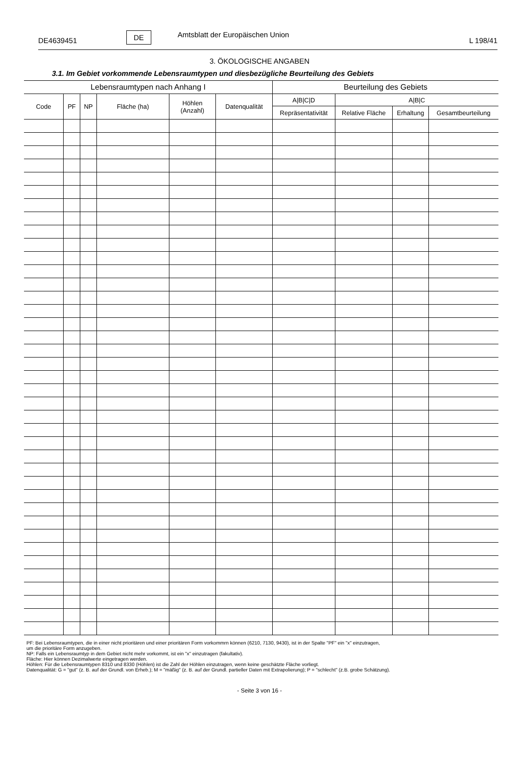DE4639451 DE Amtsblatt der Europäischen Union L 198/41
3. ÖKOLOGISCHE ANGABEN
3.1. Im Gebiet vorkommende Lebensraumtypen und diesbezügliche Beurteilung des Gebiets
| Lebensraumtypen nach Anhang I | | | | | | Beurteilung des Gebiets | | | |
| --- | --- | --- | --- | --- | --- | --- | --- | --- | --- |
| Code | PF | NP | Fläche (ha) | Höhlen (Anzahl) | Datenqualität | A/B/C/D | A/B/C | | |
| | | | | | | Repräsentativität | Relative Fläche | Erhaltung | Gesamtbeurteilung |
PF: Bei Lebensraumtypen, die in einer nicht prioritären und einer prioritären Form vorkommrn können (6210, 7130, 9430), ist in der Spalte "PF" ein "x" einzutragen,
um die prioritäre Form anzugeben.
NP: Falls ein Lebensraumtyp in dem Gebiet nicht mehr vorkommt, ist ein "x" einzutragen (fakultativ).
Fläche: Hier können Dezimalwerte eingetragen werden.
Höhlen: Für die Lebensraumtypen 8310 und 8330 (Höhlen) ist die Zahl der Höhlen einzutragen, wenn keine geschätzte Fläche vorliegt.
Datenqualität: G = "gut" (z. B. auf der Grundl. von Erheb.); M = "mäßig" (z. B. auf der Grundl. partieller Daten mit Extrapolierung); P = "schlecht" (z.B. grobe Schätzung).
- Seite 3 von 16 -